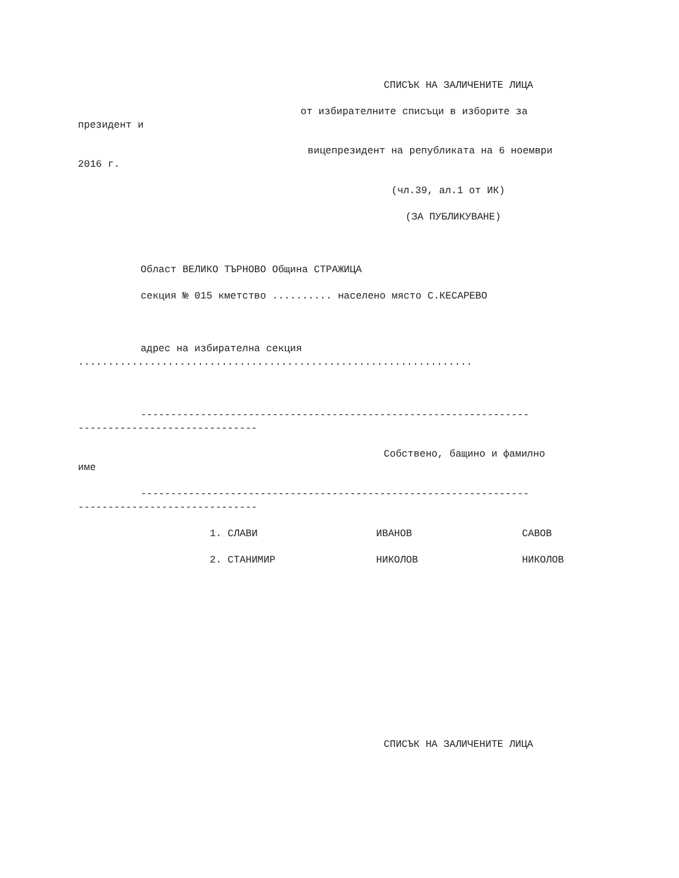СПИСЪК НА ЗАЛИЧЕНИТЕ ЛИЦА
от избирателните списъци в изборите за
президент и
вицепрезидент на републиката на 6 ноември
2016 г.
(чл.39, ал.1 от ИК)
(ЗА ПУБЛИКУВАНЕ)
Област ВЕЛИКО ТЪРНОВО Община СТРАЖИЦА
секция № 015 кметство .......... населено място С.КЕСАРЕВО
адрес на избирателна секция
..................................................................
-----------------------------------------------------------------
------------------------------
Собствено, бащино и фамилно
име
-----------------------------------------------------------------
------------------------------
1. СЛАВИ
ИВАНОВ
САВОВ
2. СТАНИМИР
НИКОЛОВ
НИКОЛОВ
СПИСЪК НА ЗАЛИЧЕНИТЕ ЛИЦА